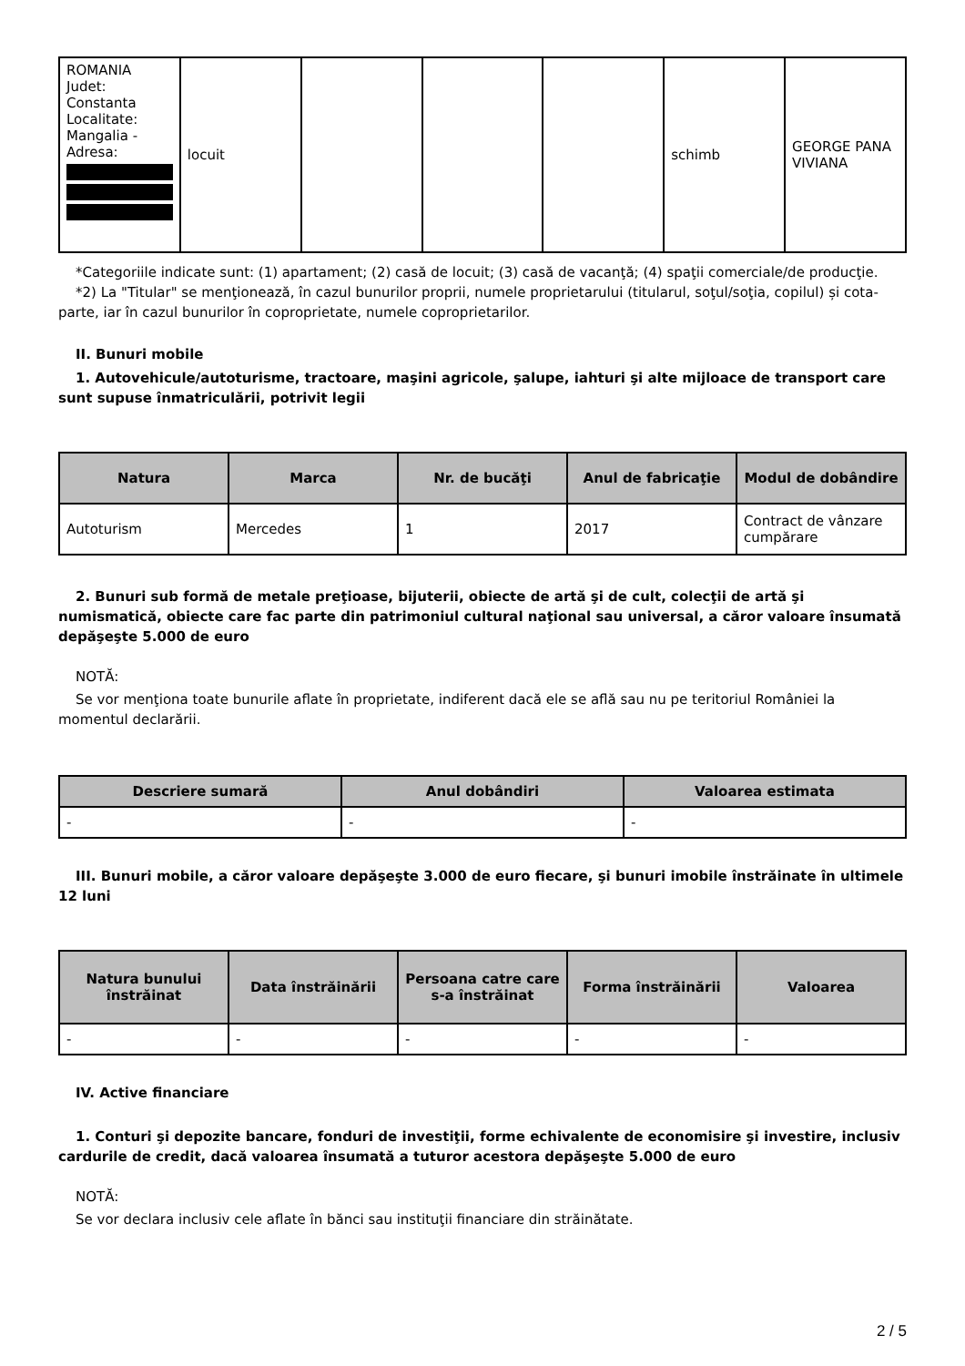| ROMANIA Judet: Constanta Localitate: Mangalia - Adresa: | locuit | | | | schimb | GEORGE PANA VIVIANA |
*Categoriile indicate sunt: (1) apartament; (2) casă de locuit; (3) casă de vacanţă; (4) spaţii comerciale/de producţie.
*2) La "Titular" se menţionează, în cazul bunurilor proprii, numele proprietarului (titularul, soţul/soţia, copilul) și cota-parte, iar în cazul bunurilor în coproprietate, numele coproprietarilor.
II. Bunuri mobile
1. Autovehicule/autoturisme, tractoare, maşini agricole, şalupe, iahturi şi alte mijloace de transport care sunt supuse înmatriculării, potrivit legii
| Natura | Marca | Nr. de bucăţi | Anul de fabricaţie | Modul de dobândire |
| --- | --- | --- | --- | --- |
| Autoturism | Mercedes | 1 | 2017 | Contract de vânzare cumpărare |
2. Bunuri sub formă de metale preţioase, bijuterii, obiecte de artă şi de cult, colecţii de artă şi numismatică, obiecte care fac parte din patrimoniul cultural naţional sau universal, a căror valoare însumată depăşeşte 5.000 de euro
NOTĂ:
Se vor menţiona toate bunurile aflate în proprietate, indiferent dacă ele se află sau nu pe teritoriul României la momentul declarării.
| Descriere sumară | Anul dobândiri | Valoarea estimata |
| --- | --- | --- |
| - | - | - |
III. Bunuri mobile, a căror valoare depăşeşte 3.000 de euro fiecare, şi bunuri imobile înstrăinate în ultimele 12 luni
| Natura bunului înstrăinat | Data înstrăinării | Persoana catre care s-a înstrăinat | Forma înstrăinării | Valoarea |
| --- | --- | --- | --- | --- |
| - | - | - | - | - |
IV. Active financiare
1. Conturi şi depozite bancare, fonduri de investiţii, forme echivalente de economisire şi investire, inclusiv cardurile de credit, dacă valoarea însumată a tuturor acestora depăşeşte 5.000 de euro
NOTĂ:
Se vor declara inclusiv cele aflate în bănci sau instituţii financiare din străinătate.
2 / 5